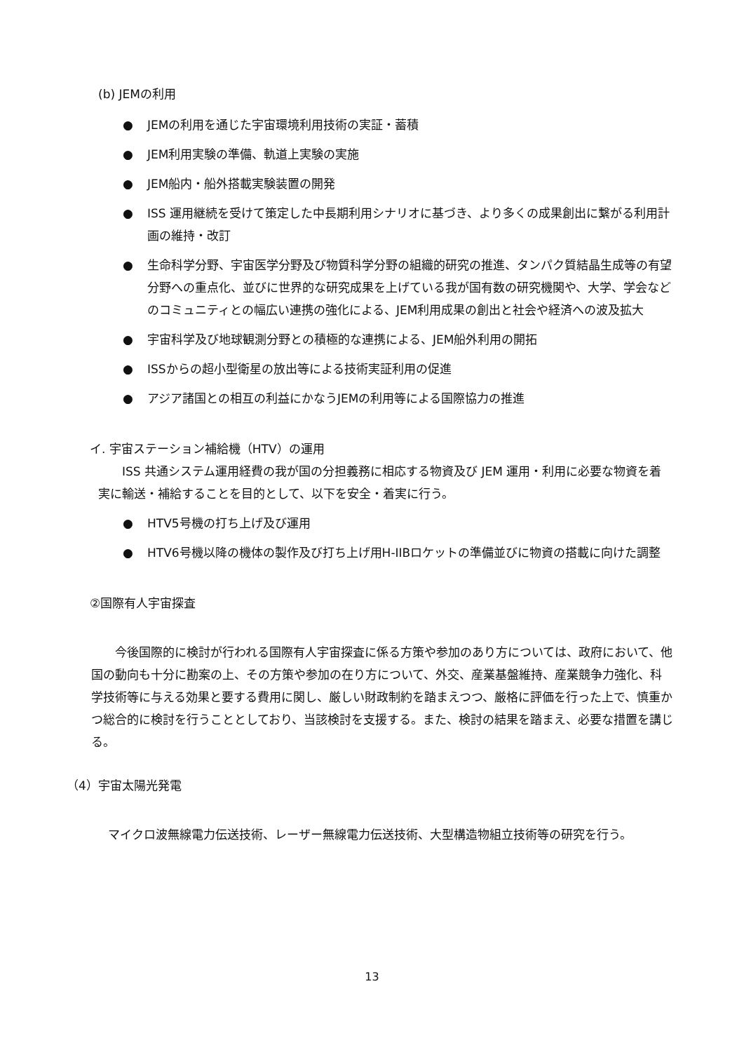(b) JEMの利用
● JEMの利用を通じた宇宙環境利用技術の実証・蓄積
● JEM利用実験の準備、軌道上実験の実施
● JEM船内・船外搭載実験装置の開発
● ISS 運用継続を受けて策定した中長期利用シナリオに基づき、より多くの成果創出に繋がる利用計画の維持・改訂
● 生命科学分野、宇宙医学分野及び物質科学分野の組織的研究の推進、タンパク質結晶生成等の有望分野への重点化、並びに世界的な研究成果を上げている我が国有数の研究機関や、大学、学会などのコミュニティとの幅広い連携の強化による、JEM利用成果の創出と社会や経済への波及拡大
● 宇宙科学及び地球観測分野との積極的な連携による、JEM船外利用の開拓
● ISSからの超小型衛星の放出等による技術実証利用の促進
● アジア諸国との相互の利益にかなうJEMの利用等による国際協力の推進
イ. 宇宙ステーション補給機（HTV）の運用
ISS 共通システム運用経費の我が国の分担義務に相応する物資及び JEM 運用・利用に必要な物資を着実に輸送・補給することを目的として、以下を安全・着実に行う。
● HTV5号機の打ち上げ及び運用
● HTV6号機以降の機体の製作及び打ち上げ用H-IIBロケットの準備並びに物資の搭載に向けた調整
②国際有人宇宙探査
今後国際的に検討が行われる国際有人宇宙探査に係る方策や参加のあり方については、政府において、他国の動向も十分に勘案の上、その方策や参加の在り方について、外交、産業基盤維持、産業競争力強化、科学技術等に与える効果と要する費用に関し、厳しい財政制約を踏まえつつ、厳格に評価を行った上で、慎重かつ総合的に検討を行うこととしており、当該検討を支援する。また、検討の結果を踏まえ、必要な措置を講じる。
（4）宇宙太陽光発電
マイクロ波無線電力伝送技術、レーザー無線電力伝送技術、大型構造物組立技術等の研究を行う。
13